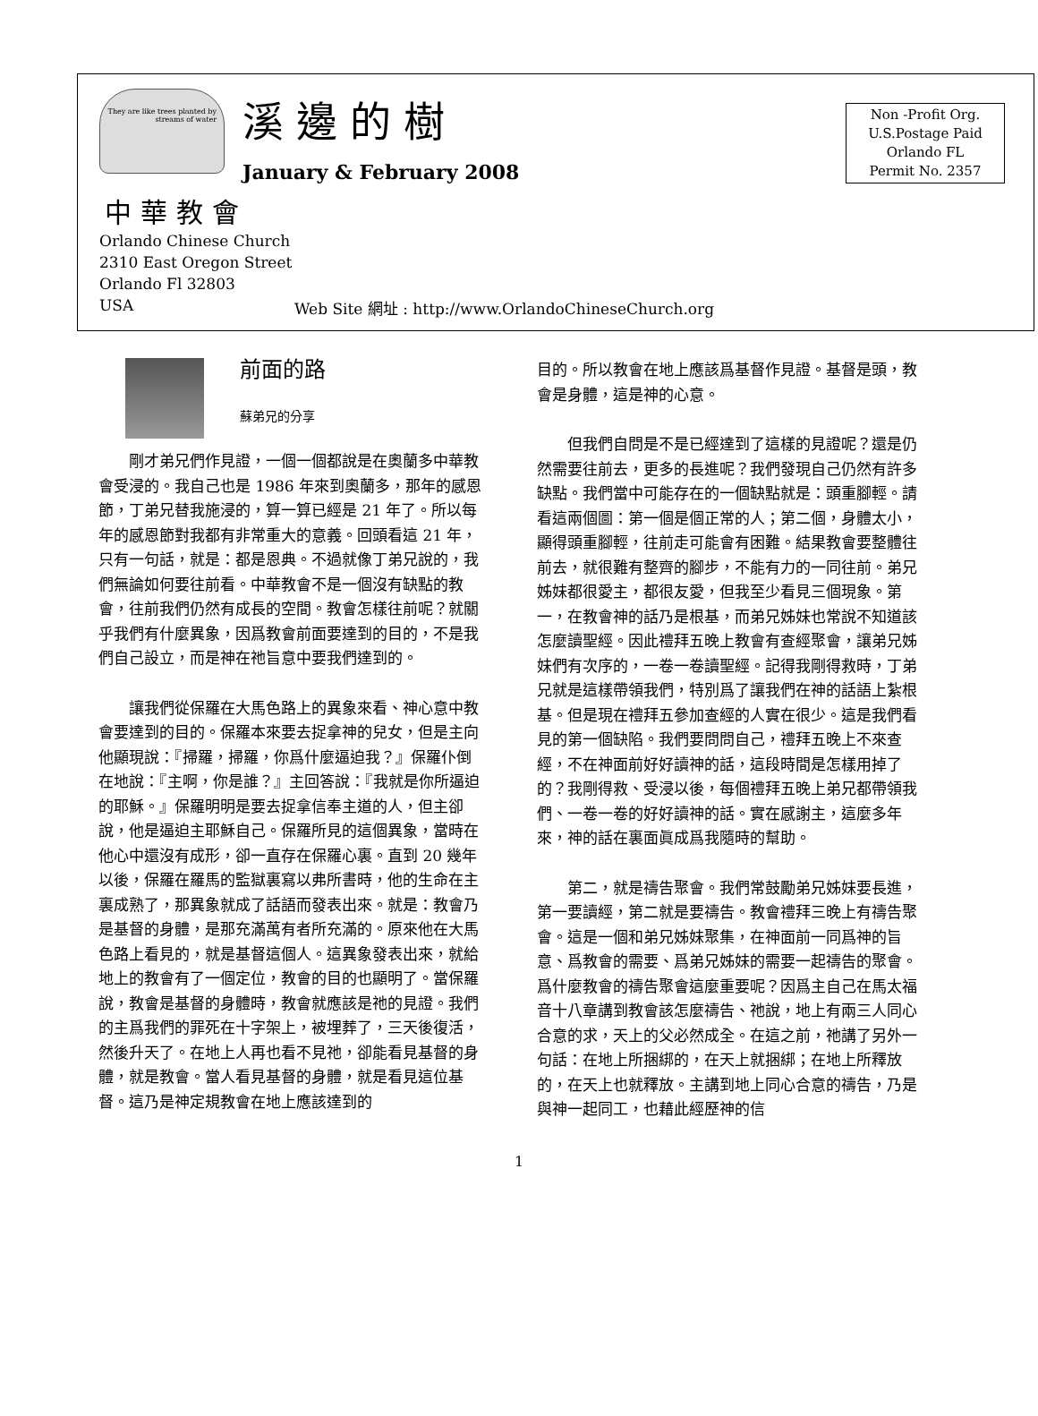They are like trees planted by streams of water
溪邊的樹
January & February 2008
Non -Profit Org.
U.S.Postage Paid
Orlando FL
Permit No. 2357
中華教會
Orlando Chinese Church
2310 East Oregon Street
Orlando Fl 32803
USA
Web Site 網址 : http://www.OrlandoChineseChurch.org
前面的路
蘇弟兄的分享
剛才弟兄們作見證，一個一個都說是在奧蘭多中華教會受浸的。我自己也是 1986 年來到奧蘭多，那年的感恩節，丁弟兄替我施浸的，算一算已經是 21 年了。所以每年的感恩節對我都有非常重大的意義。回頭看這 21 年，只有一句話，就是：都是恩典。不過就像丁弟兄說的，我們無論如何要往前看。中華教會不是一個沒有缺點的教會，往前我們仍然有成長的空間。教會怎樣往前呢？就關乎我們有什麼異象，因爲教會前面要達到的目的，不是我們自己設立，而是神在祂旨意中要我們達到的。
讓我們從保羅在大馬色路上的異象來看、神心意中教會要達到的目的。保羅本來要去捉拿神的兒女，但是主向他顯現說：『掃羅，掃羅，你爲什麼逼迫我？』保羅仆倒在地說：『主啊，你是誰？』主回答說：『我就是你所逼迫的耶穌。』保羅明明是要去捉拿信奉主道的人，但主卻說，他是逼迫主耶穌自己。保羅所見的這個異象，當時在他心中還沒有成形，卻一直存在保羅心裏。直到 20 幾年以後，保羅在羅馬的監獄裏寫以弗所書時，他的生命在主裏成熟了，那異象就成了話語而發表出來。就是：教會乃是基督的身體，是那充滿萬有者所充滿的。原來他在大馬色路上看見的，就是基督這個人。這異象發表出來，就給地上的教會有了一個定位，教會的目的也顯明了。當保羅說，教會是基督的身體時，教會就應該是祂的見證。我們的主爲我們的罪死在十字架上，被埋葬了，三天後復活，然後升天了。在地上人再也看不見祂，卻能看見基督的身體，就是教會。當人看見基督的身體，就是看見這位基督。這乃是神定規教會在地上應該達到的
目的。所以教會在地上應該爲基督作見證。基督是頭，教會是身體，這是神的心意。
但我們自問是不是已經達到了這樣的見證呢？還是仍然需要往前去，更多的長進呢？我們發現自己仍然有許多缺點。我們當中可能存在的一個缺點就是：頭重腳輕。請看這兩個圖：第一個是個正常的人；第二個，身體太小，顯得頭重腳輕，往前走可能會有困難。結果教會要整體往前去，就很難有整齊的腳步，不能有力的一同往前。弟兄姊妹都很愛主，都很友愛，但我至少看見三個現象。第一，在教會神的話乃是根基，而弟兄姊妹也常說不知道該怎麼讀聖經。因此禮拜五晚上教會有查經聚會，讓弟兄姊妹們有次序的，一卷一卷讀聖經。記得我剛得救時，丁弟兄就是這樣帶領我們，特別爲了讓我們在神的話語上紮根基。但是現在禮拜五參加查經的人實在很少。這是我們看見的第一個缺陷。我們要問問自己，禮拜五晚上不來查經，不在神面前好好讀神的話，這段時間是怎樣用掉了的？我剛得救、受浸以後，每個禮拜五晚上弟兄都帶領我們、一卷一卷的好好讀神的話。實在感謝主，這麼多年來，神的話在裏面眞成爲我隨時的幫助。
第二，就是禱告聚會。我們常鼓勵弟兄姊妹要長進，第一要讀經，第二就是要禱告。教會禮拜三晚上有禱告聚會。這是一個和弟兄姊妹聚集，在神面前一同爲神的旨意、爲教會的需要、爲弟兄姊妹的需要一起禱告的聚會。爲什麼教會的禱告聚會這麼重要呢？因爲主自己在馬太福音十八章講到教會該怎麼禱告、祂說，地上有兩三人同心合意的求，天上的父必然成全。在這之前，祂講了另外一句話：在地上所捆綁的，在天上就捆綁；在地上所釋放的，在天上也就釋放。主講到地上同心合意的禱告，乃是與神一起同工，也藉此經歷神的信
1